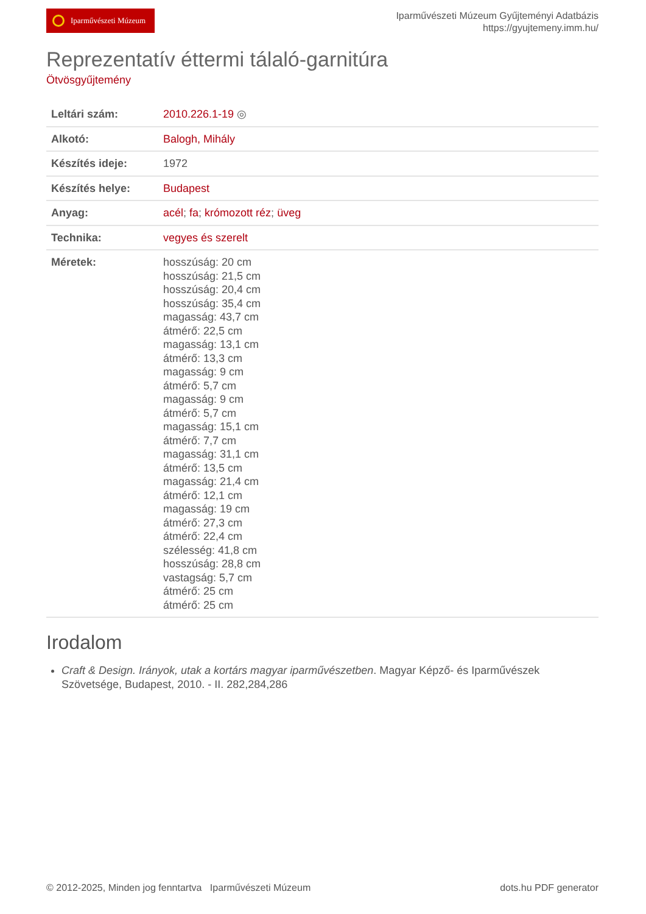Iparművészeti Múzeum
Iparművészeti Múzeum Gyűjteményi Adatbázis
https://gyujtemeny.imm.hu/
Reprezentatív éttermi tálaló-garnitúra
Ötvösgyűjtemény
| Leltári szám: | 2010.226.1-19 ◎ |
| Alkotó: | Balogh, Mihály |
| Készítés ideje: | 1972 |
| Készítés helye: | Budapest |
| Anyag: | acél ; fa ; krómozott réz ; üveg |
| Technika: | vegyes és szerelt |
| Méretek: | hosszúság: 20 cm hosszúság: 21,5 cm hosszúság: 20,4 cm hosszúság: 35,4 cm magasság: 43,7 cm átmérő: 22,5 cm magasság: 13,1 cm átmérő: 13,3 cm magasság: 9 cm átmérő: 5,7 cm magasság: 9 cm átmérő: 5,7 cm magasság: 15,1 cm átmérő: 7,7 cm magasság: 31,1 cm átmérő: 13,5 cm magasság: 21,4 cm átmérő: 12,1 cm magasság: 19 cm átmérő: 27,3 cm átmérő: 22,4 cm szélesség: 41,8 cm hosszúság: 28,8 cm vastagság: 5,7 cm átmérő: 25 cm átmérő: 25 cm |
Irodalom
Craft & Design. Irányok, utak a kortárs magyar iparművészetben. Magyar Képző- és Iparművészek Szövetsége, Budapest, 2010. - II. 282,284,286
© 2012-2025, Minden jog fenntartva Iparművészeti Múzeum dots.hu PDF generator